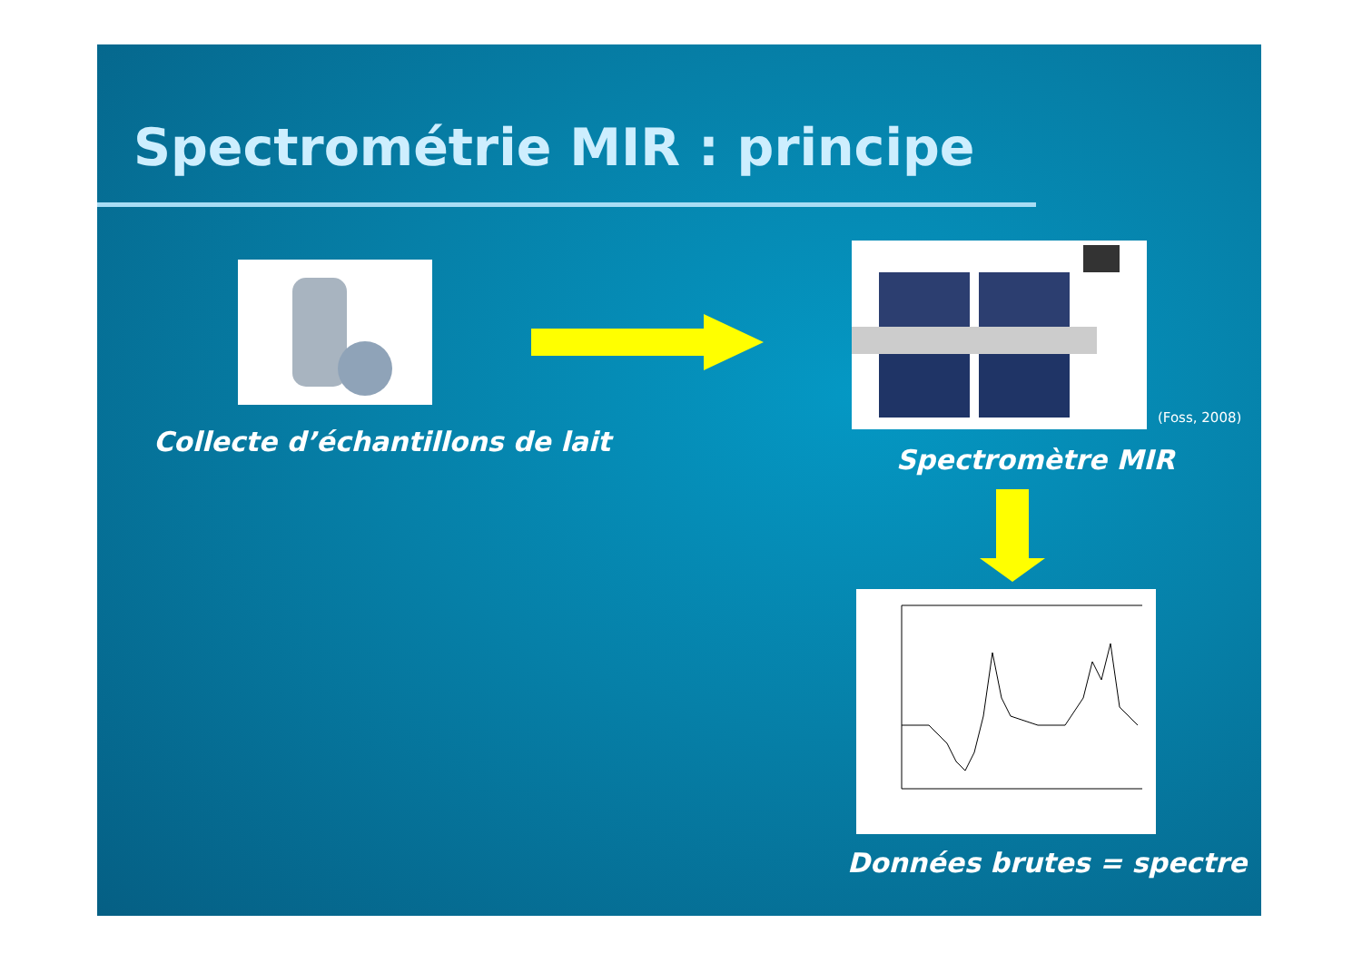Spectrométrie MIR : principe
Collecte d’échantillons de lait
(Foss, 2008)
Spectromètre MIR
Données brutes = spectre